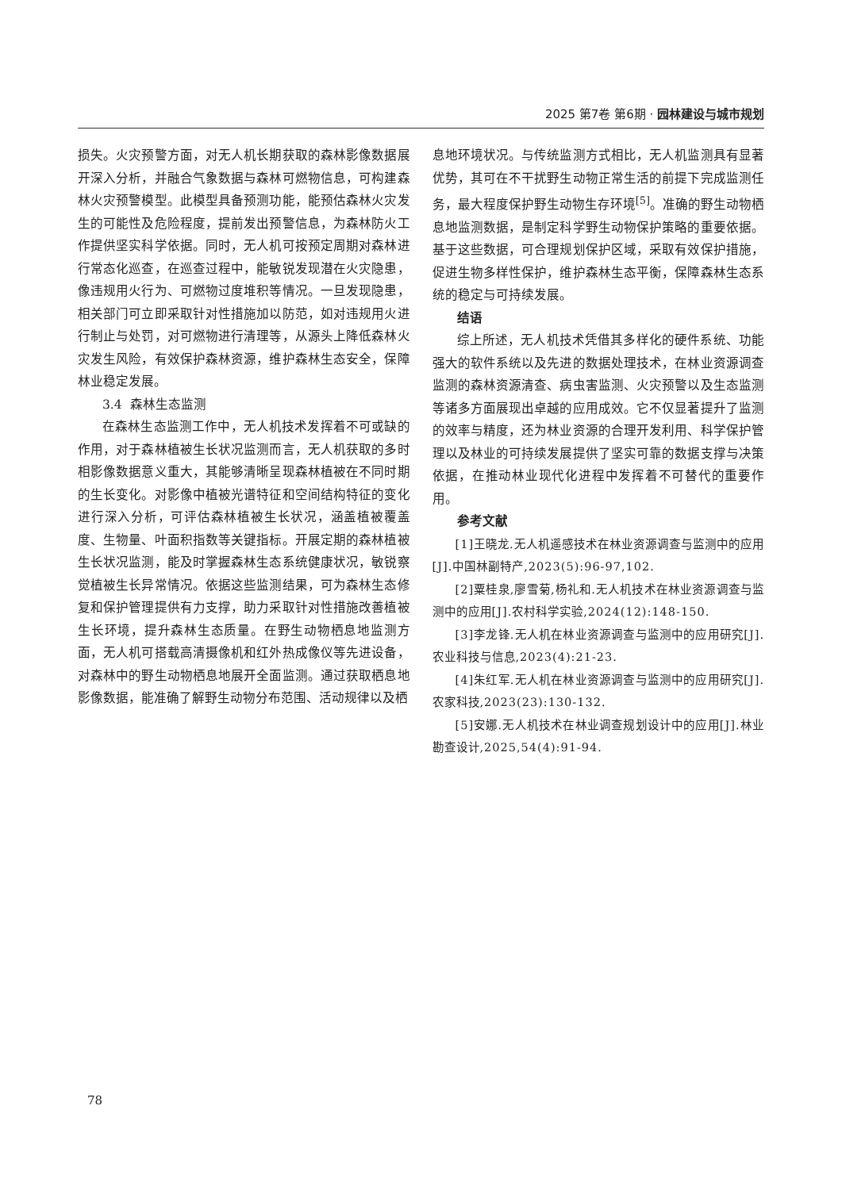2025 第7卷 第6期 · 园林建设与城市规划
损失。火灾预警方面，对无人机长期获取的森林影像数据展开深入分析，并融合气象数据与森林可燃物信息，可构建森林火灾预警模型。此模型具备预测功能，能预估森林火灾发生的可能性及危险程度，提前发出预警信息，为森林防火工作提供坚实科学依据。同时，无人机可按预定周期对森林进行常态化巡查，在巡查过程中，能敏锐发现潜在火灾隐患，像违规用火行为、可燃物过度堆积等情况。一旦发现隐患，相关部门可立即采取针对性措施加以防范，如对违规用火进行制止与处罚，对可燃物进行清理等，从源头上降低森林火灾发生风险，有效保护森林资源，维护森林生态安全，保障林业稳定发展。
3.4 森林生态监测
在森林生态监测工作中，无人机技术发挥着不可或缺的作用，对于森林植被生长状况监测而言，无人机获取的多时相影像数据意义重大，其能够清晰呈现森林植被在不同时期的生长变化。对影像中植被光谱特征和空间结构特征的变化进行深入分析，可评估森林植被生长状况，涵盖植被覆盖度、生物量、叶面积指数等关键指标。开展定期的森林植被生长状况监测，能及时掌握森林生态系统健康状况，敏锐察觉植被生长异常情况。依据这些监测结果，可为森林生态修复和保护管理提供有力支撑，助力采取针对性措施改善植被生长环境，提升森林生态质量。在野生动物栖息地监测方面，无人机可搭载高清摄像机和红外热成像仪等先进设备，对森林中的野生动物栖息地展开全面监测。通过获取栖息地影像数据，能准确了解野生动物分布范围、活动规律以及栖
息地环境状况。与传统监测方式相比，无人机监测具有显著优势，其可在不干扰野生动物正常生活的前提下完成监测任务，最大程度保护野生动物生存环境<sup>[5]</sup>。准确的野生动物栖息地监测数据，是制定科学野生动物保护策略的重要依据。基于这些数据，可合理规划保护区域，采取有效保护措施，促进生物多样性保护，维护森林生态平衡，保障森林生态系统的稳定与可持续发展。
结语
综上所述，无人机技术凭借其多样化的硬件系统、功能强大的软件系统以及先进的数据处理技术，在林业资源调查监测的森林资源清查、病虫害监测、火灾预警以及生态监测等诸多方面展现出卓越的应用成效。它不仅显著提升了监测的效率与精度，还为林业资源的合理开发利用、科学保护管理以及林业的可持续发展提供了坚实可靠的数据支撑与决策依据，在推动林业现代化进程中发挥着不可替代的重要作用。
参考文献
[1]王晓龙.无人机遥感技术在林业资源调查与监测中的应用[J].中国林副特产,2023(5):96-97,102.
[2]粟桂泉,廖雪菊,杨礼和.无人机技术在林业资源调查与监测中的应用[J].农村科学实验,2024(12):148-150.
[3]李龙锋.无人机在林业资源调查与监测中的应用研究[J].农业科技与信息,2023(4):21-23.
[4]朱红军.无人机在林业资源调查与监测中的应用研究[J].农家科技,2023(23):130-132.
[5]安娜.无人机技术在林业调查规划设计中的应用[J].林业勘查设计,2025,54(4):91-94.
78